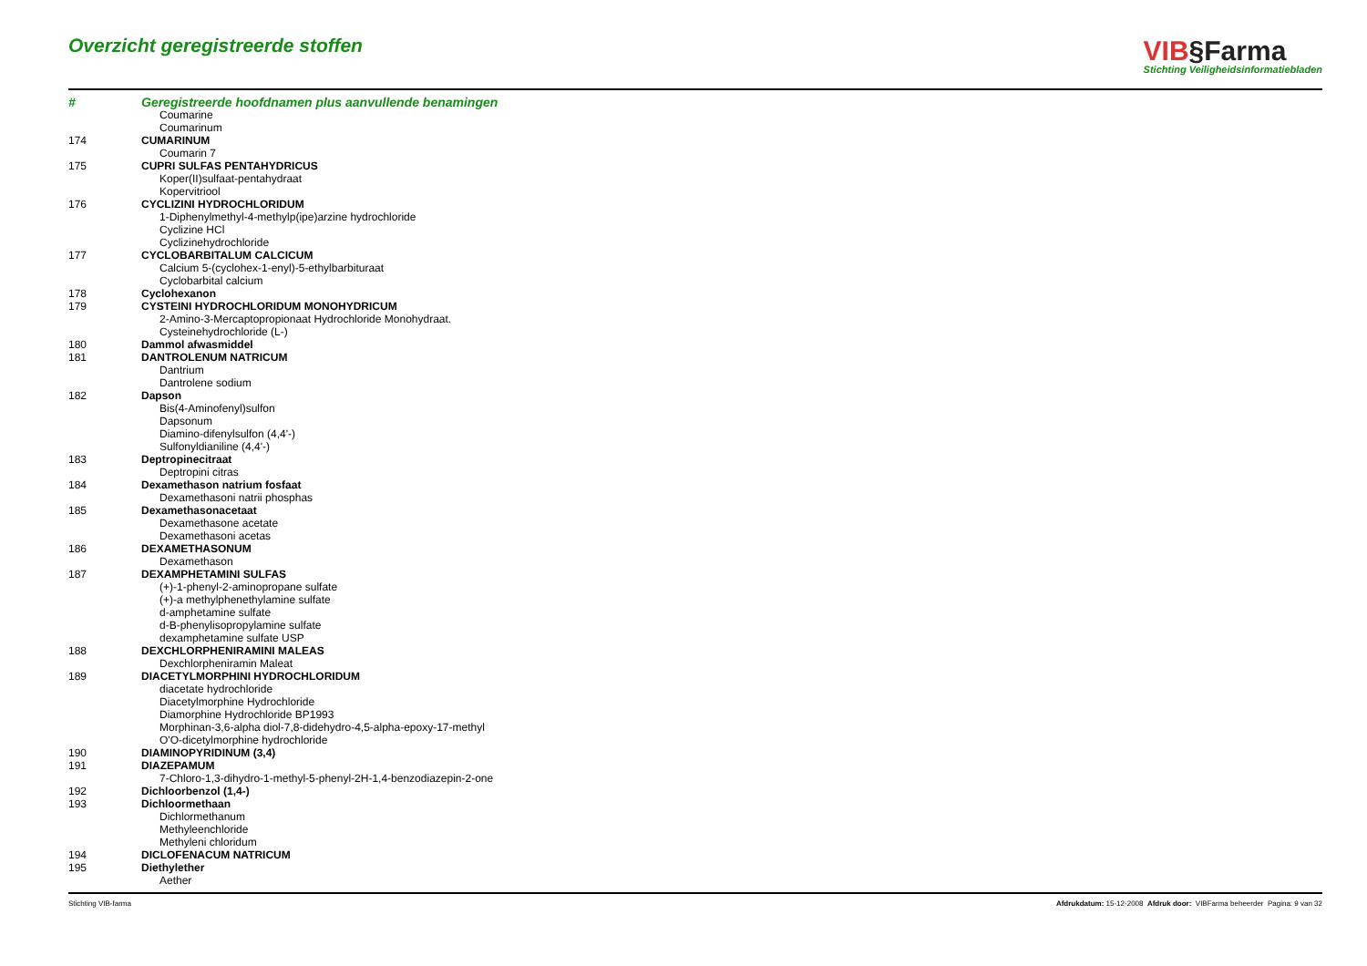Overzicht geregistreerde stoffen
VIB§Farma
Stichting Veiligheidsinformatiebladen
| # | Geregistreerde hoofdnamen plus aanvullende benamingen |
| --- | --- |
| | Coumarine |
| | Coumarinum |
| 174 | CUMARINUM |
| | Coumarin 7 |
| 175 | CUPRI SULFAS PENTAHYDRICUS |
| | Koper(II)sulfaat-pentahydraat |
| | Kopervitriool |
| 176 | CYCLIZINI HYDROCHLORIDUM |
| | 1-Diphenylmethyl-4-methylp(ipe)arzine hydrochloride |
| | Cyclizine HCl |
| | Cyclizinehydrochloride |
| 177 | CYCLOBARBITALUM CALCICUM |
| | Calcium 5-(cyclohex-1-enyl)-5-ethylbarbituraat |
| | Cyclobarbital calcium |
| 178 | Cyclohexanon |
| 179 | CYSTEINI HYDROCHLORIDUM MONOHYDRICUM |
| | 2-Amino-3-Mercaptopropionaat Hydrochloride Monohydraat. |
| | Cysteinehydrochloride (L-) |
| 180 | Dammol afwasmiddel |
| 181 | DANTROLENUM NATRICUM |
| | Dantrium |
| | Dantrolene sodium |
| 182 | Dapson |
| | Bis(4-Aminofenyl)sulfon |
| | Dapsonum |
| | Diamino-difenylsulfon (4,4'-) |
| | Sulfonyldianiline (4,4'-) |
| 183 | Deptropinecitraat |
| | Deptropini citras |
| 184 | Dexamethason natrium fosfaat |
| | Dexamethasoni natrii phosphas |
| 185 | Dexamethasonacetaat |
| | Dexamethasone acetate |
| | Dexamethasoni acetas |
| 186 | DEXAMETHASONUM |
| | Dexamethason |
| 187 | DEXAMPHETAMINI SULFAS |
| | (+)-1-phenyl-2-aminopropane sulfate |
| | (+)-a methylphenethylamine sulfate |
| | d-amphetamine sulfate |
| | d-B-phenylisopropylamine sulfate |
| | dexamphetamine sulfate USP |
| 188 | DEXCHLORPHENIRAMINI MALEAS |
| | Dexchlorpheniramin Maleat |
| 189 | DIACETYLMORPHINI HYDROCHLORIDUM |
| | diacetate hydrochloride |
| | Diacetylmorphine Hydrochloride |
| | Diamorphine Hydrochloride BP1993 |
| | Morphinan-3,6-alpha diol-7,8-didehydro-4,5-alpha-epoxy-17-methyl |
| | O'O-dicetylmorphine hydrochloride |
| 190 | DIAMINOPYRIDINUM (3,4) |
| 191 | DIAZEPAMUM |
| | 7-Chloro-1,3-dihydro-1-methyl-5-phenyl-2H-1,4-benzodiazepin-2-one |
| 192 | Dichloorbenzol (1,4-) |
| 193 | Dichloormethaan |
| | Dichlormethanum |
| | Methyleenchloride |
| | Methyleni chloridum |
| 194 | DICLOFENACUM NATRICUM |
| 195 | Diethylether |
| | Aether |
Stichting VIB-farma Afdrukdatum: 15-12-2008 Afdruk door: VIBFarma beheerder Pagina: 9 van 32